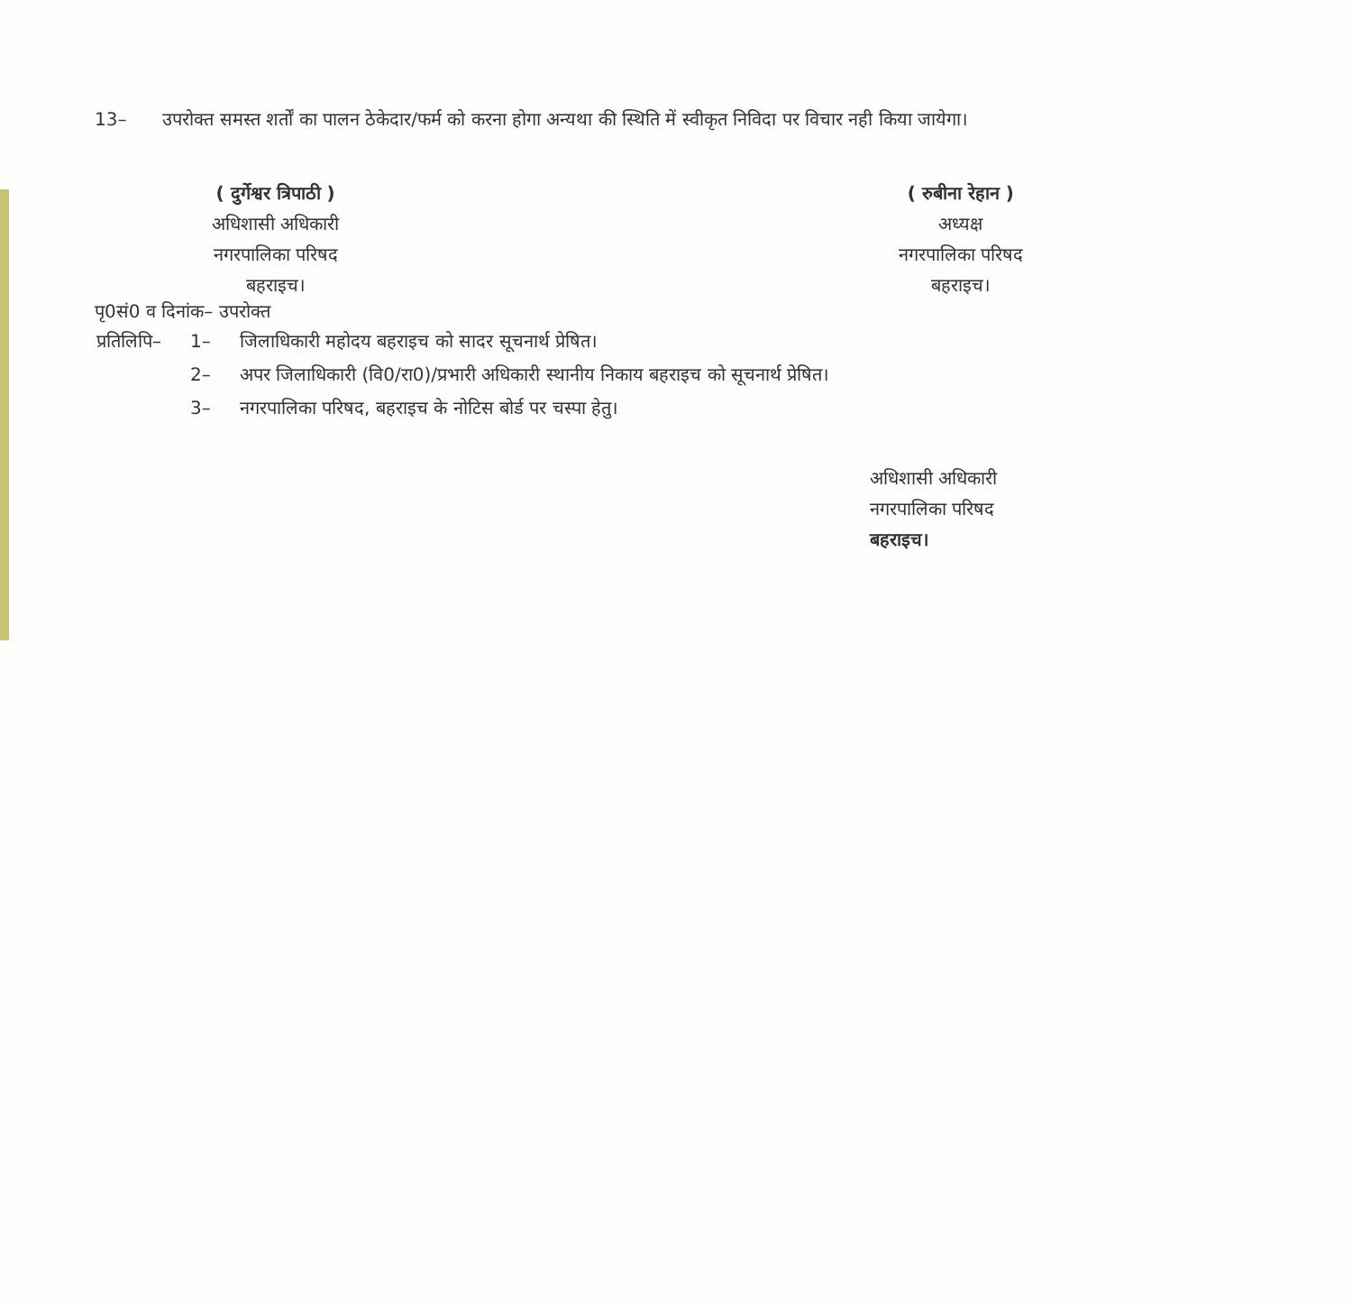13– उपरोक्त समस्त शर्तों का पालन ठेकेदार/फर्म को करना होगा अन्यथा की स्थिति में स्वीकृत निविदा पर विचार नही किया जायेगा।
( दुर्गेश्वर त्रिपाठी )
अधिशासी अधिकारी
नगरपालिका परिषद
बहराइच।
( रुबीना रेहान )
अध्यक्ष
नगरपालिका परिषद
बहराइच।
पृ0सं0 व दिनांक– उपरोक्त
| प्रतिलिपि– | 1– | जिलाधिकारी महोदय बहराइच को सादर सूचनार्थ प्रेषित। |
| | 2– | अपर जिलाधिकारी (वि0/रा0)/प्रभारी अधिकारी स्थानीय निकाय बहराइच को सूचनार्थ प्रेषित। |
| | 3– | नगरपालिका परिषद, बहराइच के नोटिस बोर्ड पर चस्पा हेतु। |
अधिशासी अधिकारी
नगरपालिका परिषद
बहराइच।